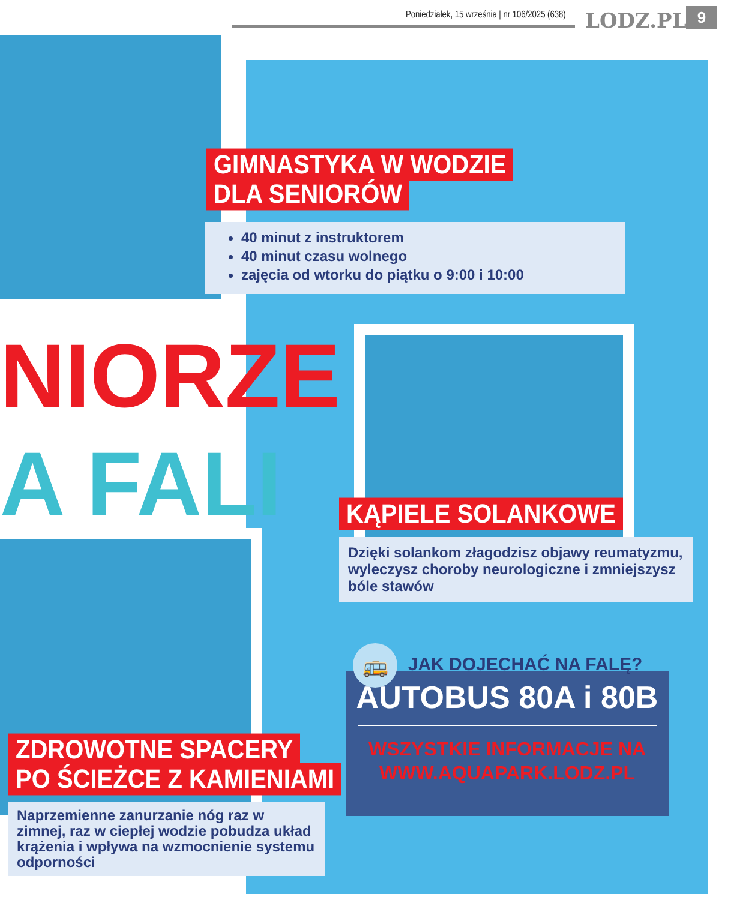Poniedziałek, 15 września | nr 106/2025 (638)
LODZ.PL 9
GIMNASTYKA W WODZIE
DLA SENIORÓW
40 minut z instruktorem
40 minut czasu wolnego
zajęcia od wtorku do piątku o 9:00 i 10:00
NIORZE
A FALI KĄPIELE SOLANKOWE
Dzięki solankom złagodzisz objawy reumatyzmu, wyleczysz choroby neurologiczne i zmniejszysz bóle stawów
ZDROWOTNE SPACERY
PO ŚCIEŻCE Z KAMIENIAMI
Naprzemienne zanurzanie nóg raz w zimnej, raz w ciepłej wodzie pobudza układ krążenia i wpływa na wzmocnienie systemu odporności
JAK DOJECHAĆ NA FALĘ?
AUTOBUS 80A i 80B
WSZYSTKIE INFORMACJE NA
WWW.AQUAPARK.LODZ.PL
🚌